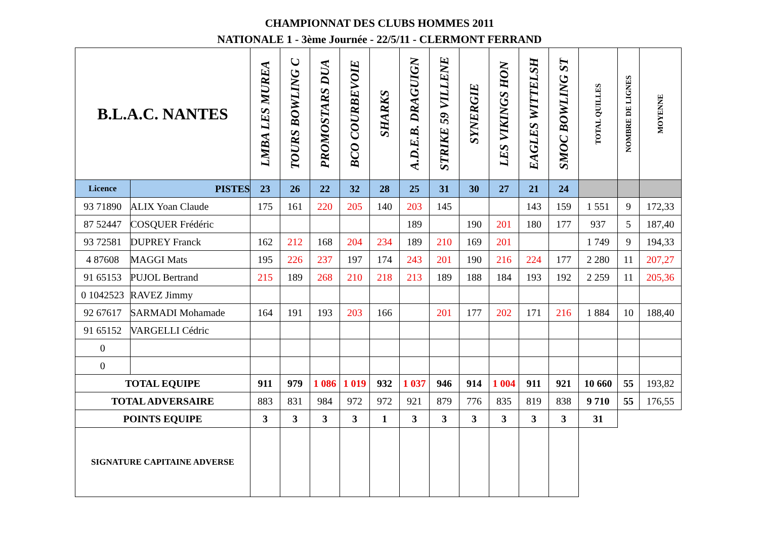CHAMPIONNAT DES CLUBS HOMMES 2011
NATIONALE 1 - 3ème Journée - 22/5/11 - CLERMONT FERRAND
| B.L.A.C. NANTES | | LMBA LES MUREA | TOURS BOWLING C | PROMOSTARS DUA | BCO COURBEVOIE | SHARKS | A.D.E.B. DRAGUIGN | STRIKE 59 VILLENE | SYNERGIE | LES VIKINGS HON | EAGLES WITTELSH | SMOC BOWLING ST | TOTAL QUILLES | NOMBRE DE LIGNES | MOYENNE |
| --- | --- | --- | --- | --- | --- | --- | --- | --- | --- | --- | --- | --- | --- | --- | --- |
| Licence | PISTES | 23 | 26 | 22 | 32 | 28 | 25 | 31 | 30 | 27 | 21 | 24 | | | |
| 93 71890 | ALIX Yoan Claude | 175 | 161 | 220 | 205 | 140 | 203 | 145 | | | 143 | 159 | 1 551 | 9 | 172,33 |
| 87 52447 | COSQUER Frédéric | | | | | | 189 | | 190 | 201 | 180 | 177 | 937 | 5 | 187,40 |
| 93 72581 | DUPREY Franck | 162 | 212 | 168 | 204 | 234 | 189 | 210 | 169 | 201 | | | 1 749 | 9 | 194,33 |
| 4 87608 | MAGGI Mats | 195 | 226 | 237 | 197 | 174 | 243 | 201 | 190 | 216 | 224 | 177 | 2 280 | 11 | 207,27 |
| 91 65153 | PUJOL Bertrand | 215 | 189 | 268 | 210 | 218 | 213 | 189 | 188 | 184 | 193 | 192 | 2 259 | 11 | 205,36 |
| 0 1042523 | RAVEZ Jimmy | | | | | | | | | | | | | | |
| 92 67617 | SARMADI Mohamade | 164 | 191 | 193 | 203 | 166 | | 201 | 177 | 202 | 171 | 216 | 1 884 | 10 | 188,40 |
| 91 65152 | VARGELLI Cédric | | | | | | | | | | | | | | |
| 0 | | | | | | | | | | | | | | | |
| 0 | | | | | | | | | | | | | | | |
| TOTAL EQUIPE | | 911 | 979 | 1 086 | 1 019 | 932 | 1 037 | 946 | 914 | 1 004 | 911 | 921 | 10 660 | 55 | 193,82 |
| TOTAL ADVERSAIRE | | 883 | 831 | 984 | 972 | 972 | 921 | 879 | 776 | 835 | 819 | 838 | 9 710 | 55 | 176,55 |
| POINTS EQUIPE | | 3 | 3 | 3 | 3 | 1 | 3 | 3 | 3 | 3 | 3 | 3 | 31 | | |
| SIGNATURE CAPITAINE ADVERSE | | | | | | | | | | | | | | | |